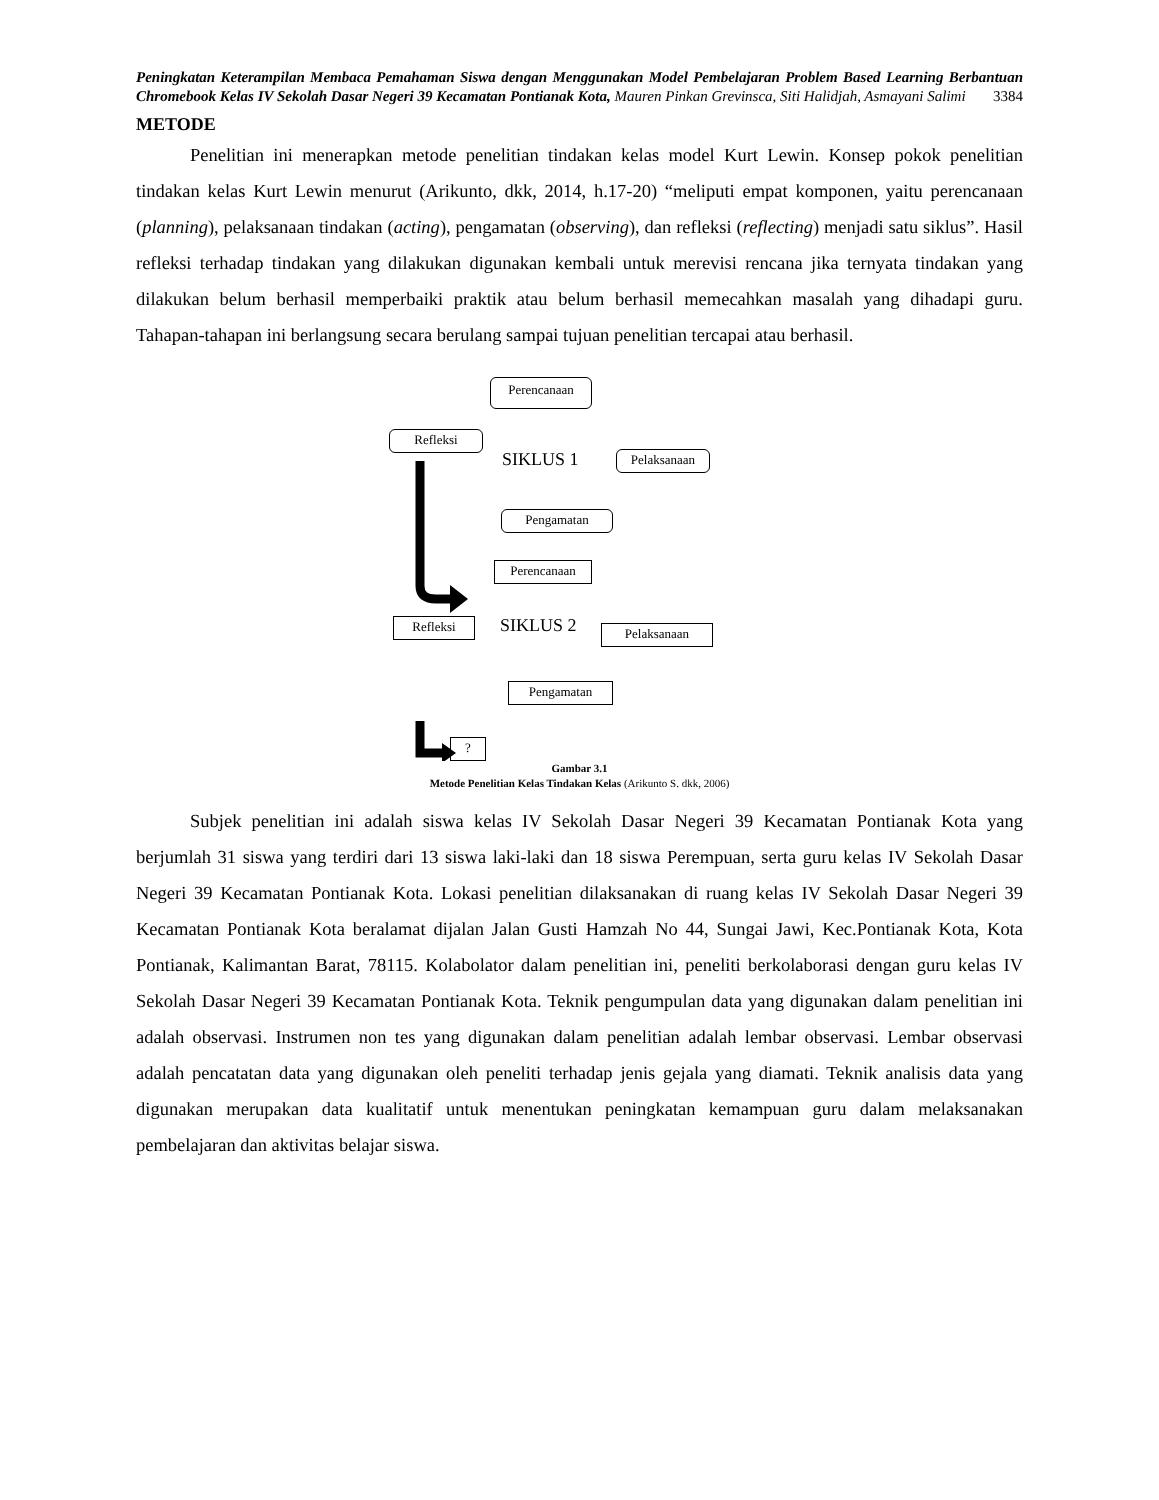Peningkatan Keterampilan Membaca Pemahaman Siswa dengan Menggunakan Model Pembelajaran Problem Based Learning Berbantuan Chromebook Kelas IV Sekolah Dasar Negeri 39 Kecamatan Pontianak Kota, Mauren Pinkan Grevinsca, Siti Halidjah, Asmayani Salimi 3384
METODE
Penelitian ini menerapkan metode penelitian tindakan kelas model Kurt Lewin. Konsep pokok penelitian tindakan kelas Kurt Lewin menurut (Arikunto, dkk, 2014, h.17-20) “meliputi empat komponen, yaitu perencanaan (planning), pelaksanaan tindakan (acting), pengamatan (observing), dan refleksi (reflecting) menjadi satu siklus”. Hasil refleksi terhadap tindakan yang dilakukan digunakan kembali untuk merevisi rencana jika ternyata tindakan yang dilakukan belum berhasil memperbaiki praktik atau belum berhasil memecahkan masalah yang dihadapi guru. Tahapan-tahapan ini berlangsung secara berulang sampai tujuan penelitian tercapai atau berhasil.
Perencanaan
Refleksi
SIKLUS 1 Pelaksanaan
Pengamatan
Perencanaan
Refleksi SIKLUS 2 Pelaksanaan
Pengamatan
?
Gambar 3.1
Metode Penelitian Kelas Tindakan Kelas (Arikunto S. dkk, 2006)
Subjek penelitian ini adalah siswa kelas IV Sekolah Dasar Negeri 39 Kecamatan Pontianak Kota yang berjumlah 31 siswa yang terdiri dari 13 siswa laki-laki dan 18 siswa Perempuan, serta guru kelas IV Sekolah Dasar Negeri 39 Kecamatan Pontianak Kota. Lokasi penelitian dilaksanakan di ruang kelas IV Sekolah Dasar Negeri 39 Kecamatan Pontianak Kota beralamat dijalan Jalan Gusti Hamzah No 44, Sungai Jawi, Kec.Pontianak Kota, Kota Pontianak, Kalimantan Barat, 78115. Kolabolator dalam penelitian ini, peneliti berkolaborasi dengan guru kelas IV Sekolah Dasar Negeri 39 Kecamatan Pontianak Kota. Teknik pengumpulan data yang digunakan dalam penelitian ini adalah observasi. Instrumen non tes yang digunakan dalam penelitian adalah lembar observasi. Lembar observasi adalah pencatatan data yang digunakan oleh peneliti terhadap jenis gejala yang diamati. Teknik analisis data yang digunakan merupakan data kualitatif untuk menentukan peningkatan kemampuan guru dalam melaksanakan pembelajaran dan aktivitas belajar siswa.